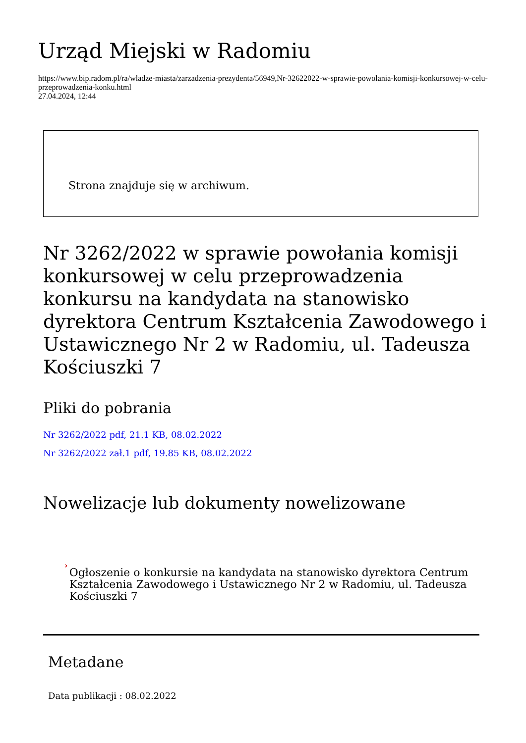Urząd Miejski w Radomiu
https://www.bip.radom.pl/ra/wladze-miasta/zarzadzenia-prezydenta/56949,Nr-32622022-w-sprawie-powolania-komisji-konkursowej-w-celu-przeprowadzenia-konku.html
27.04.2024, 12:44
Strona znajduje się w archiwum.
Nr 3262/2022 w sprawie powołania komisji konkursowej w celu przeprowadzenia konkursu na kandydata na stanowisko dyrektora Centrum Kształcenia Zawodowego i Ustawicznego Nr 2 w Radomiu, ul. Tadeusza Kościuszki 7
Pliki do pobrania
Nr 3262/2022 pdf, 21.1 KB, 08.02.2022
Nr 3262/2022 zał.1 pdf, 19.85 KB, 08.02.2022
Nowelizacje lub dokumenty nowelizowane
›
Ogłoszenie o konkursie na kandydata na stanowisko dyrektora Centrum Kształcenia Zawodowego i Ustawicznego Nr 2 w Radomiu, ul. Tadeusza Kościuszki 7
Metadane
Data publikacji : 08.02.2022